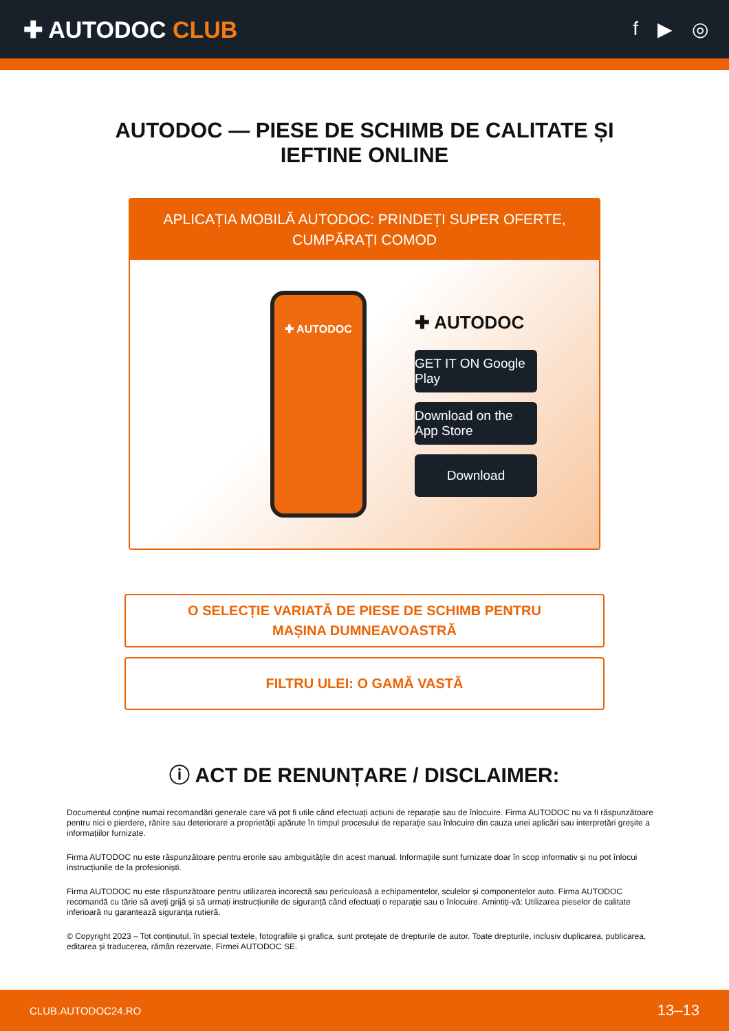✚ AUTODOC CLUB
f ▶ ◎
AUTODOC — PIESE DE SCHIMB DE CALITATE ȘI
IEFTINE ONLINE
APLICAȚIA MOBILĂ AUTODOC: PRINDEȚI SUPER OFERTE, CUMPĂRAȚI COMOD
✚ AUTODOC
✚ AUTODOC
GET IT ON Google Play
Download on the App Store
Download
O SELECȚIE VARIATĂ DE PIESE DE SCHIMB PENTRU
MAȘINA DUMNEAVOASTRĂ
FILTRU ULEI: O GAMĂ VASTĂ
ⓘ ACT DE RENUNȚARE / DISCLAIMER:
Documentul conține numai recomandări generale care vă pot fi utile când efectuați acțiuni de reparație sau de înlocuire. Firma AUTODOC nu va fi răspunzătoare pentru nici o pierdere, rănire sau deteriorare a proprietății apărute în timpul procesului de reparație sau înlocuire din cauza unei aplicări sau interpretări greșite a informațiilor furnizate.
Firma AUTODOC nu este răspunzătoare pentru erorile sau ambiguitățile din acest manual. Informațiile sunt furnizate doar în scop informativ și nu pot înlocui instrucțiunile de la profesioniști.
Firma AUTODOC nu este răspunzătoare pentru utilizarea incorectă sau periculoasă a echipamentelor, sculelor și componentelor auto. Firma AUTODOC recomandă cu tărie să aveți grijă și să urmați instrucțiunile de siguranță când efectuați o reparație sau o înlocuire. Amintiți-vă: Utilizarea pieselor de calitate inferioară nu garantează siguranța rutieră.
© Copyright 2023 – Tot conținutul, în special textele, fotografiile și grafica, sunt protejate de drepturile de autor. Toate drepturile, inclusiv duplicarea, publicarea, editarea și traducerea, rămân rezervate, Firmei AUTODOC SE.
CLUB.AUTODOC24.RO 13–13